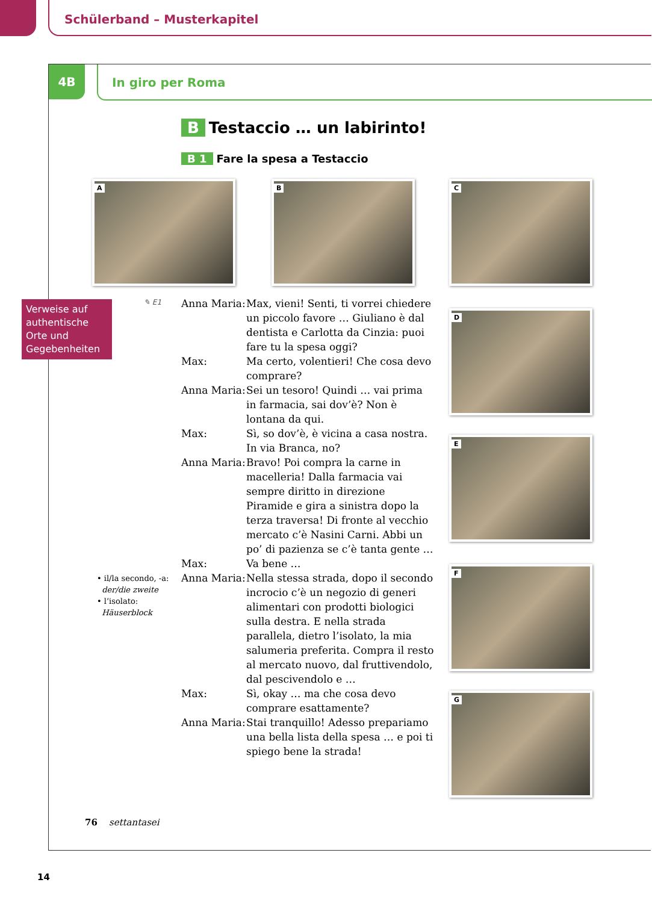Schülerband – Musterkapitel
4B In giro per Roma
B Testaccio … un labirinto!
B 1 Fare la spesa a Testaccio
A B C
D
E
F
G
Verweise auf authentische Orte und Gegebenheiten
✎ E1
Anna Maria:
Max, vieni! Senti, ti vorrei chiedere un piccolo favore … Giuliano è dal dentista e Carlotta da Cinzia: puoi fare tu la spesa oggi?
Max: Ma certo, volentieri! Che cosa devo comprare?
Anna Maria:
Sei un tesoro! Quindi … vai prima in farmacia, sai dov’è? Non è lontana da qui.
Max: Sì, so dov’è, è vicina a casa nostra. In via Branca, no?
Anna Maria:
Bravo! Poi compra la carne in macelleria! Dalla farmacia vai sempre diritto in direzione Piramide e gira a sinistra dopo la terza traversa! Di fronte al vecchio mercato c’è Nasini Carni. Abbi un po’ di pazienza se c’è tanta gente …
Max: Va bene …
Anna Maria:
Nella stessa strada, dopo il secondo incrocio c’è un negozio di generi alimentari con prodotti biologici sulla destra. E nella strada parallela, dietro l’isolato, la mia salumeria preferita. Compra il resto al mercato nuovo, dal fruttivendolo, dal pescivendolo e …
Max: Sì, okay … ma che cosa devo comprare esattamente?
Anna Maria:
Stai tranquillo! Adesso prepariamo una bella lista della spesa … e poi ti spiego bene la strada!
• il/la secondo, -a:
der/die zweite
• l’isolato:
Häuserblock
76 settantasei
14